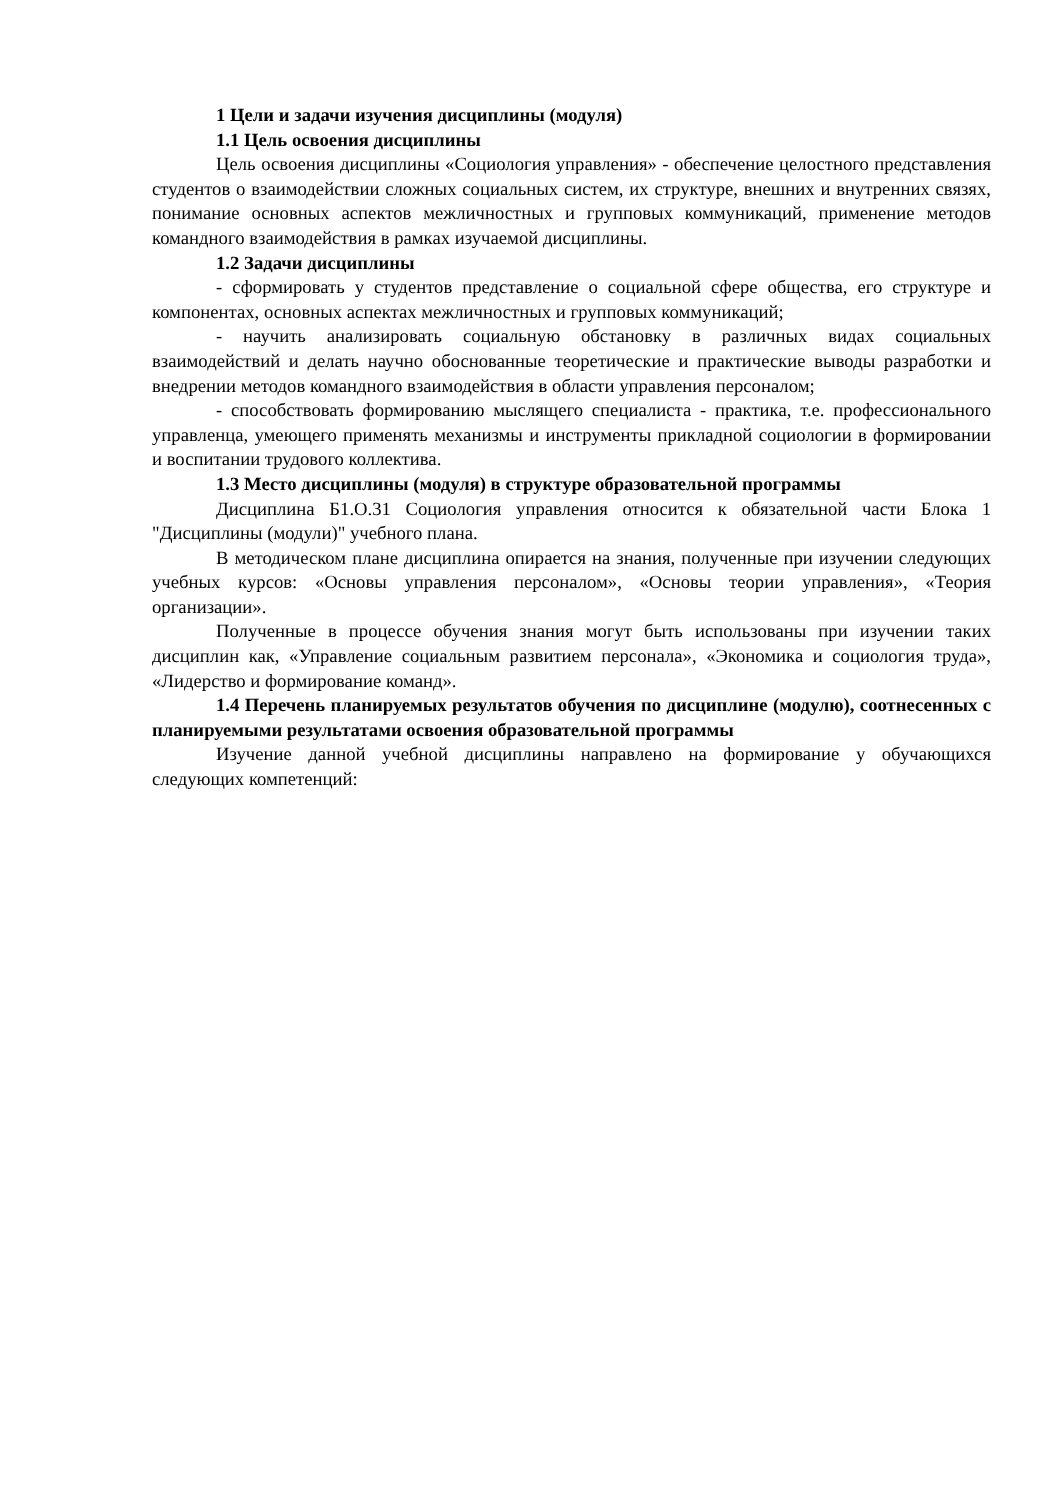1 Цели и задачи изучения дисциплины (модуля)
1.1 Цель освоения дисциплины
Цель освоения дисциплины «Социология управления» - обеспечение целостного представления студентов о взаимодействии сложных социальных систем, их структуре, внешних и внутренних связях, понимание основных аспектов межличностных и групповых коммуникаций, применение методов командного взаимодействия в рамках изучаемой дисциплины.
1.2 Задачи дисциплины
- сформировать у студентов представление о социальной сфере общества, его структуре и компонентах, основных аспектах межличностных и групповых коммуникаций;
- научить анализировать социальную обстановку в различных видах социальных взаимодействий и делать научно обоснованные теоретические и практические выводы разработки и внедрении методов командного взаимодействия в области управления персоналом;
- способствовать формированию мыслящего специалиста - практика, т.е. профессионального управленца, умеющего применять механизмы и инструменты прикладной социологии в формировании и воспитании трудового коллектива.
1.3 Место дисциплины (модуля) в структуре образовательной программы
Дисциплина Б1.О.31 Социология управления относится к обязательной части Блока 1 "Дисциплины (модули)" учебного плана.
В методическом плане дисциплина опирается на знания, полученные при изучении следующих учебных курсов: «Основы управления персоналом», «Основы теории управления», «Теория организации».
Полученные в процессе обучения знания могут быть использованы при изучении таких дисциплин как, «Управление социальным развитием персонала», «Экономика и социология труда», «Лидерство и формирование команд».
1.4 Перечень планируемых результатов обучения по дисциплине (модулю), соотнесенных с планируемыми результатами освоения образовательной программы
Изучение данной учебной дисциплины направлено на формирование у обучающихся следующих компетенций: